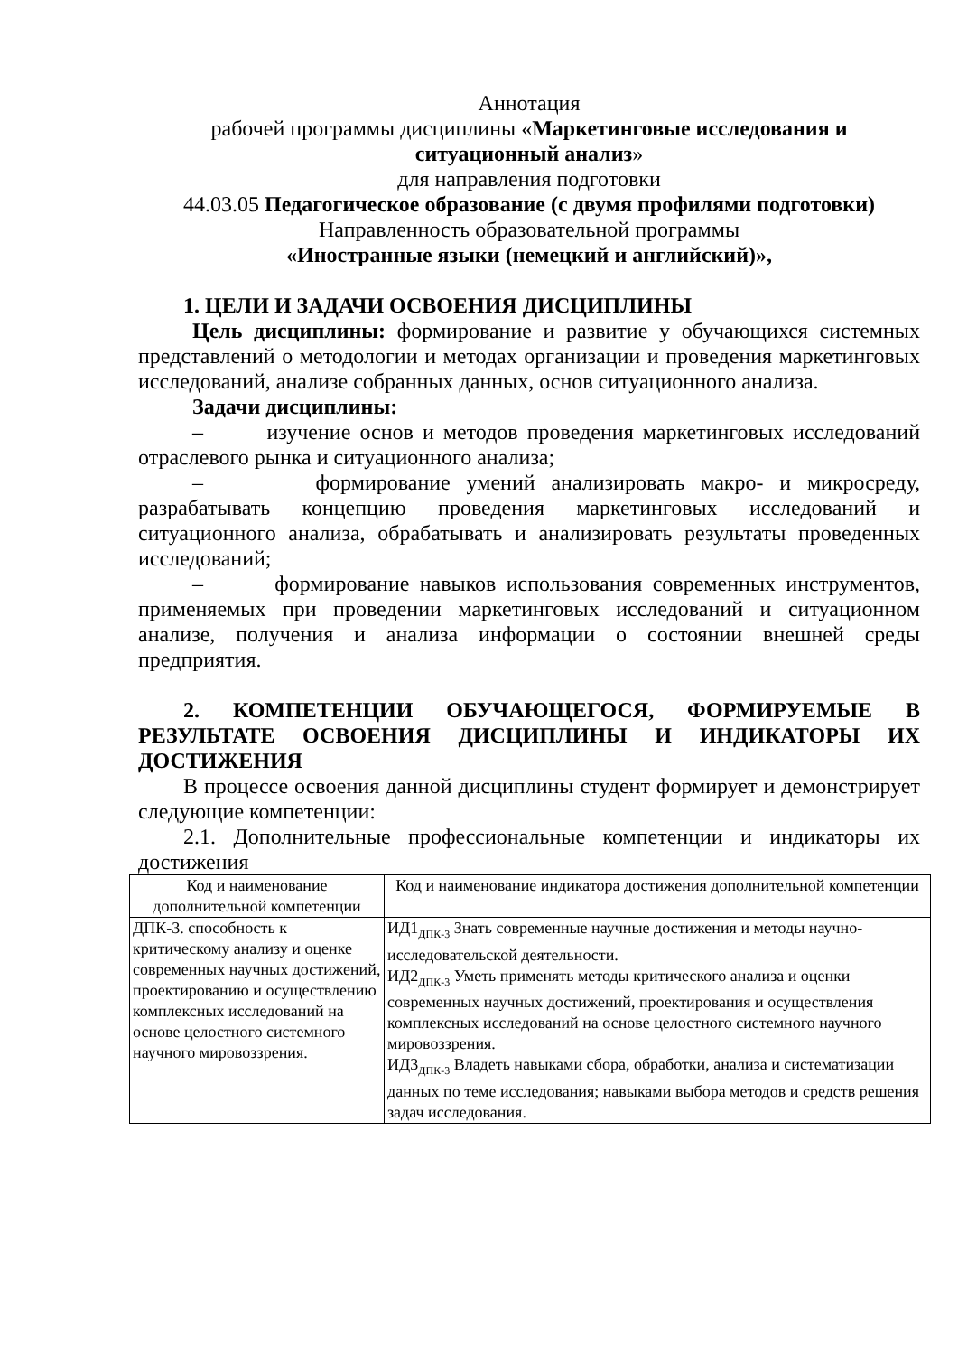Аннотация
рабочей программы дисциплины «Маркетинговые исследования и ситуационный анализ»
для направления подготовки
44.03.05 Педагогическое образование (с двумя профилями подготовки)
Направленность образовательной программы
«Иностранные языки (немецкий и английский)»,
1. ЦЕЛИ И ЗАДАЧИ ОСВОЕНИЯ ДИСЦИПЛИНЫ
Цель дисциплины: формирование и развитие у обучающихся системных представлений о методологии и методах организации и проведения маркетинговых исследований, анализе собранных данных, основ ситуационного анализа.
Задачи дисциплины:
– изучение основ и методов проведения маркетинговых исследований отраслевого рынка и ситуационного анализа;
– формирование умений анализировать макро- и микросреду, разрабатывать концепцию проведения маркетинговых исследований и ситуационного анализа, обрабатывать и анализировать результаты проведенных исследований;
– формирование навыков использования современных инструментов, применяемых при проведении маркетинговых исследований и ситуационном анализе, получения и анализа информации о состоянии внешней среды предприятия.
2. КОМПЕТЕНЦИИ ОБУЧАЮЩЕГОСЯ, ФОРМИРУЕМЫЕ В РЕЗУЛЬТАТЕ ОСВОЕНИЯ ДИСЦИПЛИНЫ И ИНДИКАТОРЫ ИХ ДОСТИЖЕНИЯ
В процессе освоения данной дисциплины студент формирует и демонстрирует следующие компетенции:
2.1. Дополнительные профессиональные компетенции и индикаторы их достижения
| Код и наименование дополнительной компетенции | Код и наименование индикатора достижения дополнительной компетенции |
| --- | --- |
| ДПК-3. способность к критическому анализу и оценке современных научных достижений, проектированию и осуществлению комплексных исследований на основе целостного системного научного мировоззрения. | ИД1<sub>ДПК-3</sub> Знать современные научные достижения и методы научно-исследовательской деятельности. ИД2<sub>ДПК-3</sub> Уметь применять методы критического анализа и оценки современных научных достижений, проектирования и осуществления комплексных исследований на основе целостного системного научного мировоззрения. ИД3<sub>ДПК-3</sub> Владеть навыками сбора, обработки, анализа и систематизации данных по теме исследования; навыками выбора методов и средств решения задач исследования. |